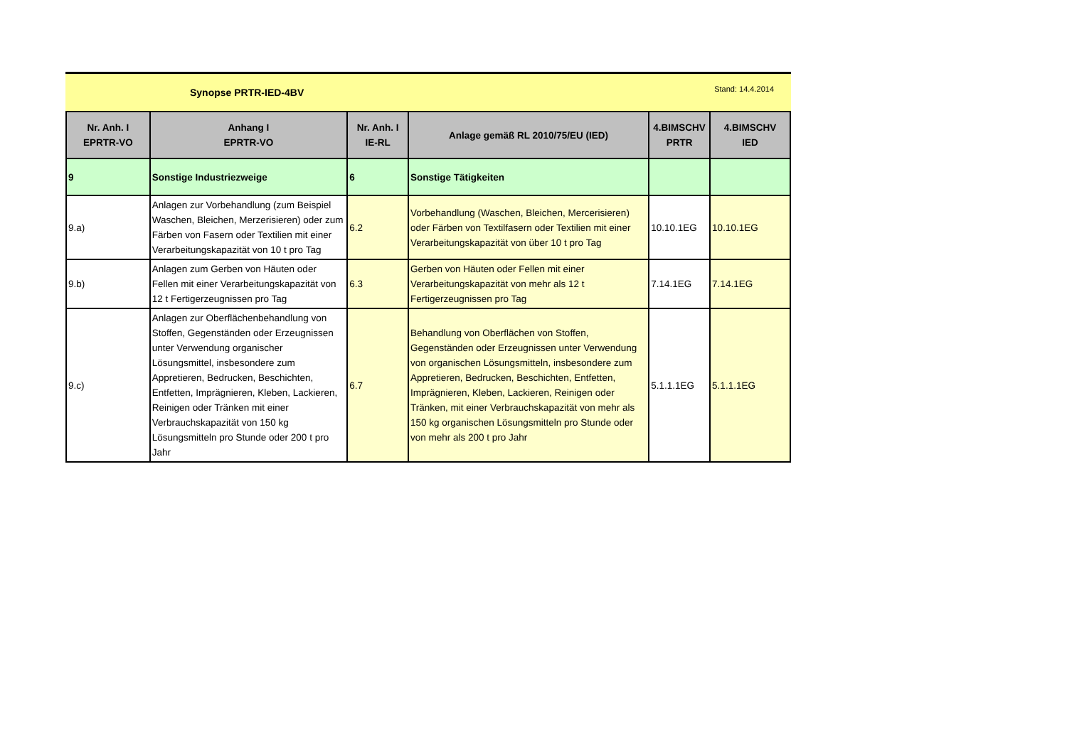Synopse PRTR-IED-4BV Stand: 14.4.2014
| Nr. Anh. I EPRTR-VO | Anhang I EPRTR-VO | Nr. Anh. I IE-RL | Anlage gemäß RL 2010/75/EU (IED) | 4.BIMSCHV PRTR | 4.BIMSCHV IED |
| --- | --- | --- | --- | --- | --- |
| 9 | Sonstige Industriezweige | 6 | Sonstige Tätigkeiten | | |
| 9.a) | Anlagen zur Vorbehandlung (zum Beispiel Waschen, Bleichen, Merzerisieren) oder zum Färben von Fasern oder Textilien mit einer Verarbeitungskapazität von 10 t pro Tag | 6.2 | Vorbehandlung (Waschen, Bleichen, Mercerisieren) oder Färben von Textilfasern oder Textilien mit einer Verarbeitungskapazität von über 10 t pro Tag | 10.10.1EG | 10.10.1EG |
| 9.b) | Anlagen zum Gerben von Häuten oder Fellen mit einer Verarbeitungskapazität von 12 t Fertigerzeugnissen pro Tag | 6.3 | Gerben von Häuten oder Fellen mit einer Verarbeitungskapazität von mehr als 12 t Fertigerzeugnissen pro Tag | 7.14.1EG | 7.14.1EG |
| 9.c) | Anlagen zur Oberflächenbehandlung von Stoffen, Gegenständen oder Erzeugnissen unter Verwendung organischer Lösungsmittel, insbesondere zum Appretieren, Bedrucken, Beschichten, Entfetten, Imprägnieren, Kleben, Lackieren, Reinigen oder Tränken mit einer Verbrauchskapazität von 150 kg Lösungsmitteln pro Stunde oder 200 t pro Jahr | 6.7 | Behandlung von Oberflächen von Stoffen, Gegenständen oder Erzeugnissen unter Verwendung von organischen Lösungsmitteln, insbesondere zum Appretieren, Bedrucken, Beschichten, Entfetten, Imprägnieren, Kleben, Lackieren, Reinigen oder Tränken, mit einer Verbrauchskapazität von mehr als 150 kg organischen Lösungsmitteln pro Stunde oder von mehr als 200 t pro Jahr | 5.1.1.1EG | 5.1.1.1EG |